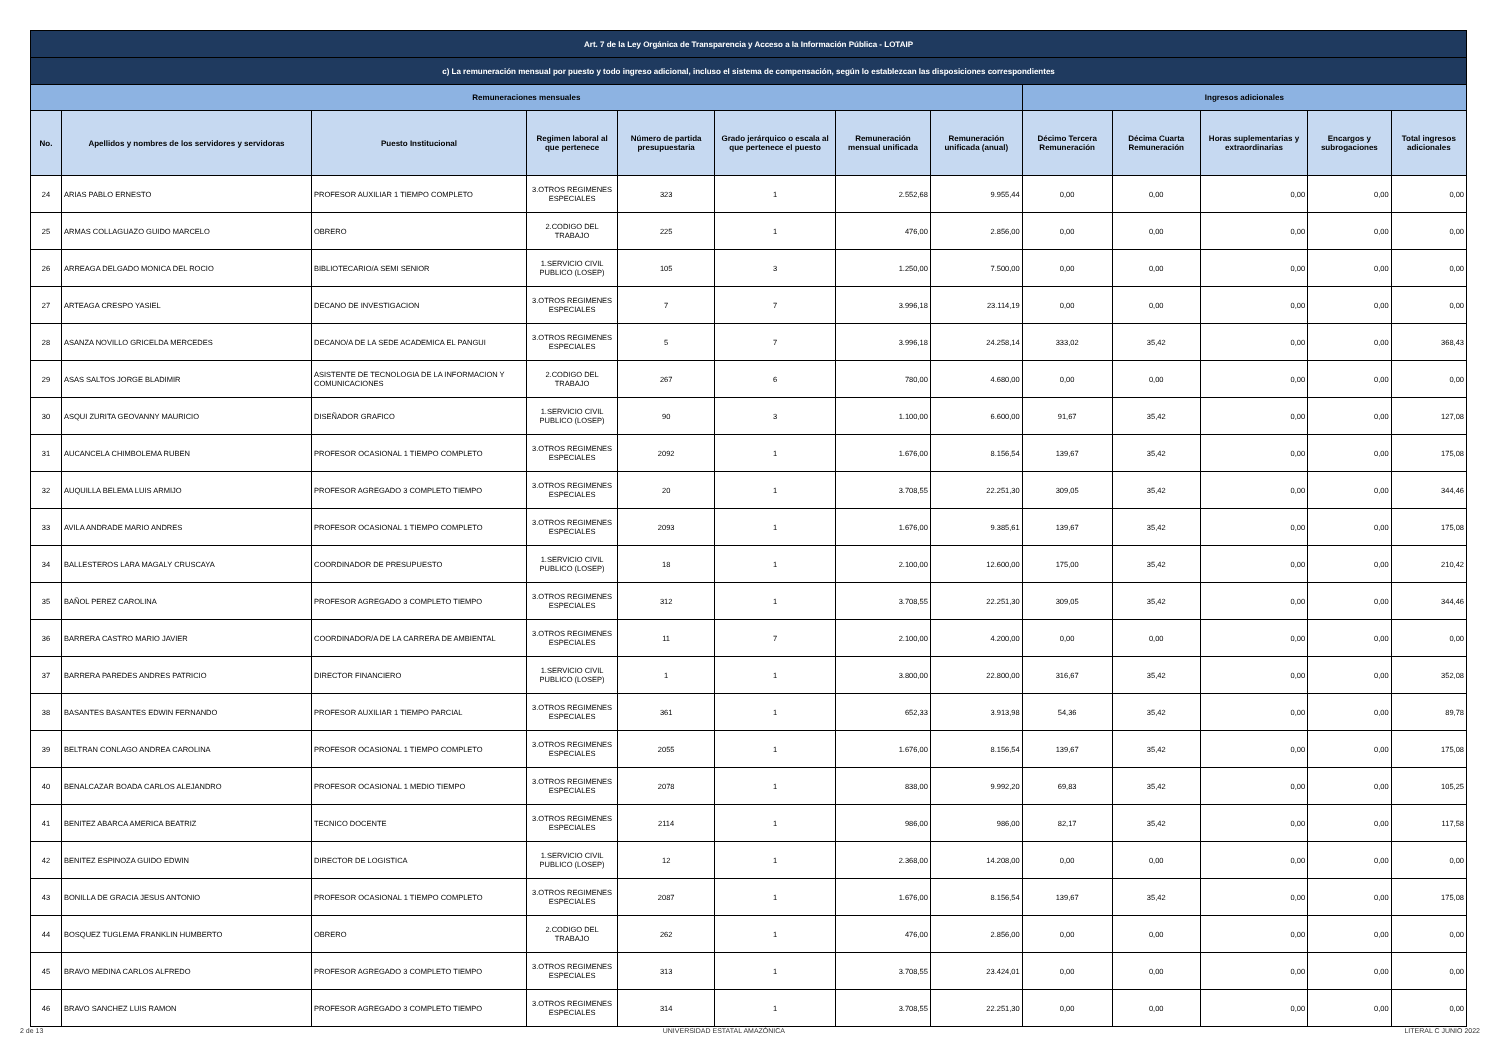| Art. 7 de la Ley Orgánica de Transparencia y Acceso a la Información Pública - LOTAIP | | | | | | | | | | | | |
| c) La remuneración mensual por puesto y todo ingreso adicional, incluso el sistema de compensación, según lo establezcan las disposiciones correspondientes | | | | | | | | | | | | |
| Remuneraciones mensuales | | | | | | | | Ingresos adicionales | | | | |
| No. | Apellidos y nombres de los servidores y servidoras | Puesto Institucional | Regimen laboral al que pertenece | Número de partida presupuestaria | Grado jerárquico o escala al que pertenece el puesto | Remuneración mensual unificada | Remuneración unificada (anual) | Décimo Tercera Remuneración | Décima Cuarta Remuneración | Horas suplementarias y extraordinarias | Encargos y subrogaciones | Total ingresos adicionales |
| 24 | ARIAS PABLO ERNESTO | PROFESOR AUXILIAR 1 TIEMPO COMPLETO | 3.OTROS REGIMENES ESPECIALES | 323 | 1 | 2.552,68 | 9.955,44 | 0,00 | 0,00 | 0,00 | 0,00 | 0,00 |
| 25 | ARMAS COLLAGUAZO GUIDO MARCELO | OBRERO | 2.CODIGO DEL TRABAJO | 225 | 1 | 476,00 | 2.856,00 | 0,00 | 0,00 | 0,00 | 0,00 | 0,00 |
| 26 | ARREAGA DELGADO MONICA DEL ROCIO | BIBLIOTECARIO/A SEMI SENIOR | 1.SERVICIO CIVIL PUBLICO (LOSEP) | 105 | 3 | 1.250,00 | 7.500,00 | 0,00 | 0,00 | 0,00 | 0,00 | 0,00 |
| 27 | ARTEAGA CRESPO YASIEL | DECANO DE INVESTIGACION | 3.OTROS REGIMENES ESPECIALES | 7 | 7 | 3.996,18 | 23.114,19 | 0,00 | 0,00 | 0,00 | 0,00 | 0,00 |
| 28 | ASANZA NOVILLO GRICELDA MERCEDES | DECANO/A DE LA SEDE ACADEMICA EL PANGUI | 3.OTROS REGIMENES ESPECIALES | 5 | 7 | 3.996,18 | 24.258,14 | 333,02 | 35,42 | 0,00 | 0,00 | 368,43 |
| 29 | ASAS SALTOS JORGE BLADIMIR | ASISTENTE DE TECNOLOGIA DE LA INFORMACION Y COMUNICACIONES | 2.CODIGO DEL TRABAJO | 267 | 6 | 780,00 | 4.680,00 | 0,00 | 0,00 | 0,00 | 0,00 | 0,00 |
| 30 | ASQUI ZURITA GEOVANNY MAURICIO | DISEÑADOR GRAFICO | 1.SERVICIO CIVIL PUBLICO (LOSEP) | 90 | 3 | 1.100,00 | 6.600,00 | 91,67 | 35,42 | 0,00 | 0,00 | 127,08 |
| 31 | AUCANCELA CHIMBOLEMA RUBEN | PROFESOR OCASIONAL 1 TIEMPO COMPLETO | 3.OTROS REGIMENES ESPECIALES | 2092 | 1 | 1.676,00 | 8.156,54 | 139,67 | 35,42 | 0,00 | 0,00 | 175,08 |
| 32 | AUQUILLA BELEMA LUIS ARMIJO | PROFESOR AGREGADO 3 COMPLETO TIEMPO | 3.OTROS REGIMENES ESPECIALES | 20 | 1 | 3.708,55 | 22.251,30 | 309,05 | 35,42 | 0,00 | 0,00 | 344,46 |
| 33 | AVILA ANDRADE MARIO ANDRES | PROFESOR OCASIONAL 1 TIEMPO COMPLETO | 3.OTROS REGIMENES ESPECIALES | 2093 | 1 | 1.676,00 | 9.385,61 | 139,67 | 35,42 | 0,00 | 0,00 | 175,08 |
| 34 | BALLESTEROS LARA MAGALY CRUSCAYA | COORDINADOR DE PRESUPUESTO | 1.SERVICIO CIVIL PUBLICO (LOSEP) | 18 | 1 | 2.100,00 | 12.600,00 | 175,00 | 35,42 | 0,00 | 0,00 | 210,42 |
| 35 | BAÑOL PEREZ CAROLINA | PROFESOR AGREGADO 3 COMPLETO TIEMPO | 3.OTROS REGIMENES ESPECIALES | 312 | 1 | 3.708,55 | 22.251,30 | 309,05 | 35,42 | 0,00 | 0,00 | 344,46 |
| 36 | BARRERA CASTRO MARIO JAVIER | COORDINADOR/A DE LA CARRERA DE AMBIENTAL | 3.OTROS REGIMENES ESPECIALES | 11 | 7 | 2.100,00 | 4.200,00 | 0,00 | 0,00 | 0,00 | 0,00 | 0,00 |
| 37 | BARRERA PAREDES ANDRES PATRICIO | DIRECTOR FINANCIERO | 1.SERVICIO CIVIL PUBLICO (LOSEP) | 1 | 1 | 3.800,00 | 22.800,00 | 316,67 | 35,42 | 0,00 | 0,00 | 352,08 |
| 38 | BASANTES BASANTES EDWIN FERNANDO | PROFESOR AUXILIAR 1 TIEMPO PARCIAL | 3.OTROS REGIMENES ESPECIALES | 361 | 1 | 652,33 | 3.913,98 | 54,36 | 35,42 | 0,00 | 0,00 | 89,78 |
| 39 | BELTRAN CONLAGO ANDREA CAROLINA | PROFESOR OCASIONAL 1 TIEMPO COMPLETO | 3.OTROS REGIMENES ESPECIALES | 2055 | 1 | 1.676,00 | 8.156,54 | 139,67 | 35,42 | 0,00 | 0,00 | 175,08 |
| 40 | BENALCAZAR BOADA CARLOS ALEJANDRO | PROFESOR OCASIONAL 1 MEDIO TIEMPO | 3.OTROS REGIMENES ESPECIALES | 2078 | 1 | 838,00 | 9.992,20 | 69,83 | 35,42 | 0,00 | 0,00 | 105,25 |
| 41 | BENITEZ ABARCA AMERICA BEATRIZ | TECNICO DOCENTE | 3.OTROS REGIMENES ESPECIALES | 2114 | 1 | 986,00 | 986,00 | 82,17 | 35,42 | 0,00 | 0,00 | 117,58 |
| 42 | BENITEZ ESPINOZA GUIDO EDWIN | DIRECTOR DE LOGISTICA | 1.SERVICIO CIVIL PUBLICO (LOSEP) | 12 | 1 | 2.368,00 | 14.208,00 | 0,00 | 0,00 | 0,00 | 0,00 | 0,00 |
| 43 | BONILLA DE GRACIA JESUS ANTONIO | PROFESOR OCASIONAL 1 TIEMPO COMPLETO | 3.OTROS REGIMENES ESPECIALES | 2087 | 1 | 1.676,00 | 8.156,54 | 139,67 | 35,42 | 0,00 | 0,00 | 175,08 |
| 44 | BOSQUEZ TUGLEMA FRANKLIN HUMBERTO | OBRERO | 2.CODIGO DEL TRABAJO | 262 | 1 | 476,00 | 2.856,00 | 0,00 | 0,00 | 0,00 | 0,00 | 0,00 |
| 45 | BRAVO MEDINA CARLOS ALFREDO | PROFESOR AGREGADO 3 COMPLETO TIEMPO | 3.OTROS REGIMENES ESPECIALES | 313 | 1 | 3.708,55 | 23.424,01 | 0,00 | 0,00 | 0,00 | 0,00 | 0,00 |
| 46 | BRAVO SANCHEZ LUIS RAMON | PROFESOR AGREGADO 3 COMPLETO TIEMPO | 3.OTROS REGIMENES ESPECIALES | 314 | 1 | 3.708,55 | 22.251,30 | 0,00 | 0,00 | 0,00 | 0,00 | 0,00 |
2 de 13 UNIVERSIDAD ESTATAL AMAZÓNICA LITERAL C JUNIO 2022